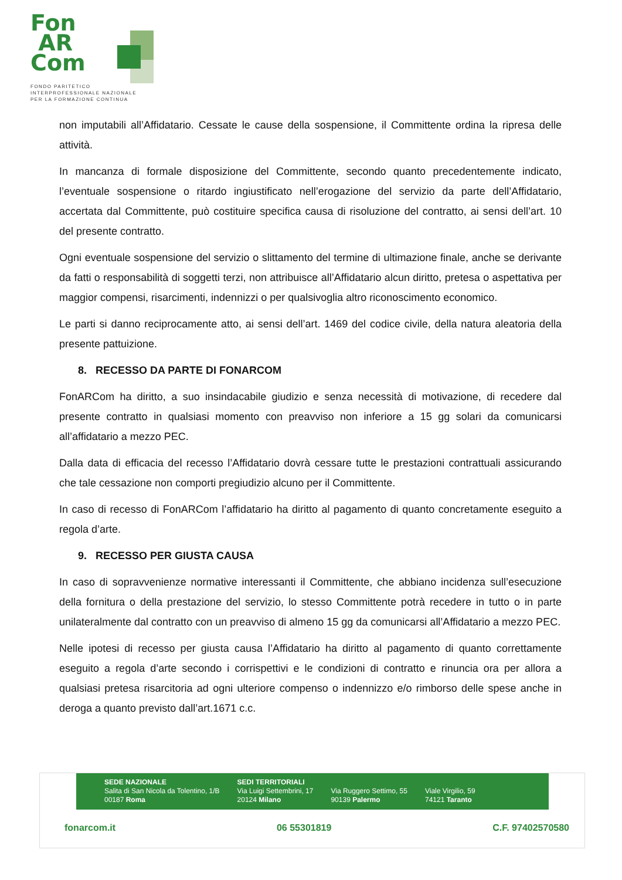Fon
AR
Com
FONDO PARITETICO
INTERPROFESSIONALE NAZIONALE
PER LA FORMAZIONE CONTINUA
non imputabili all’Affidatario. Cessate le cause della sospensione, il Committente ordina la ripresa delle attività.
In mancanza di formale disposizione del Committente, secondo quanto precedentemente indicato, l’eventuale sospensione o ritardo ingiustificato nell’erogazione del servizio da parte dell’Affidatario, accertata dal Committente, può costituire specifica causa di risoluzione del contratto, ai sensi dell’art. 10 del presente contratto.
Ogni eventuale sospensione del servizio o slittamento del termine di ultimazione finale, anche se derivante da fatti o responsabilità di soggetti terzi, non attribuisce all’Affidatario alcun diritto, pretesa o aspettativa per maggior compensi, risarcimenti, indennizzi o per qualsivoglia altro riconoscimento economico.
Le parti si danno reciprocamente atto, ai sensi dell’art. 1469 del codice civile, della natura aleatoria della presente pattuizione.
8. RECESSO DA PARTE DI FONARCOM
FonARCom ha diritto, a suo insindacabile giudizio e senza necessità di motivazione, di recedere dal presente contratto in qualsiasi momento con preavviso non inferiore a 15 gg solari da comunicarsi all’affidatario a mezzo PEC.
Dalla data di efficacia del recesso l’Affidatario dovrà cessare tutte le prestazioni contrattuali assicurando che tale cessazione non comporti pregiudizio alcuno per il Committente.
In caso di recesso di FonARCom l’affidatario ha diritto al pagamento di quanto concretamente eseguito a regola d’arte.
9. RECESSO PER GIUSTA CAUSA
In caso di sopravvenienze normative interessanti il Committente, che abbiano incidenza sull’esecuzione della fornitura o della prestazione del servizio, lo stesso Committente potrà recedere in tutto o in parte unilateralmente dal contratto con un preavviso di almeno 15 gg da comunicarsi all’Affidatario a mezzo PEC.
Nelle ipotesi di recesso per giusta causa l’Affidatario ha diritto al pagamento di quanto correttamente eseguito a regola d’arte secondo i corrispettivi e le condizioni di contratto e rinuncia ora per allora a qualsiasi pretesa risarcitoria ad ogni ulteriore compenso o indennizzo e/o rimborso delle spese anche in deroga a quanto previsto dall’art.1671 c.c.
SEDE NAZIONALE
Salita di San Nicola da Tolentino, 1/B
00187 Roma
SEDI TERRITORIALI
Via Luigi Settembrini, 17
20124 Milano
Via Ruggero Settimo, 55
90139 Palermo
Viale Virgilio, 59
74121 Taranto
fonarcom.it 06 55301819 C.F. 97402570580